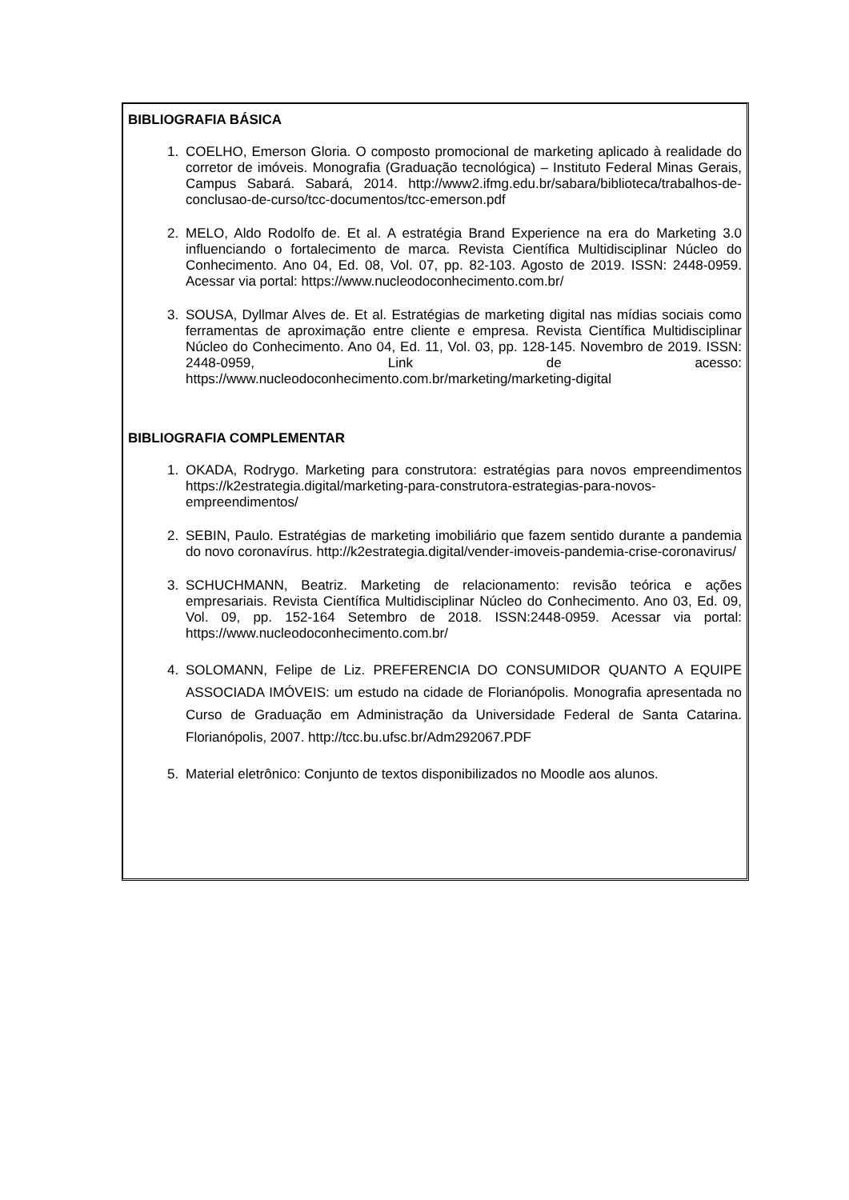BIBLIOGRAFIA BÁSICA
1. COELHO, Emerson Gloria. O composto promocional de marketing aplicado à realidade do corretor de imóveis. Monografia (Graduação tecnológica) – Instituto Federal Minas Gerais, Campus Sabará. Sabará, 2014. http://www2.ifmg.edu.br/sabara/biblioteca/trabalhos-de-conclusao-de-curso/tcc-documentos/tcc-emerson.pdf
2. MELO, Aldo Rodolfo de. Et al. A estratégia Brand Experience na era do Marketing 3.0 influenciando o fortalecimento de marca. Revista Científica Multidisciplinar Núcleo do Conhecimento. Ano 04, Ed. 08, Vol. 07, pp. 82-103. Agosto de 2019. ISSN: 2448-0959. Acessar via portal: https://www.nucleodoconhecimento.com.br/
3. SOUSA, Dyllmar Alves de. Et al. Estratégias de marketing digital nas mídias sociais como ferramentas de aproximação entre cliente e empresa. Revista Científica Multidisciplinar Núcleo do Conhecimento. Ano 04, Ed. 11, Vol. 03, pp. 128-145. Novembro de 2019. ISSN: 2448-0959, Link de acesso: https://www.nucleodoconhecimento.com.br/marketing/marketing-digital
BIBLIOGRAFIA COMPLEMENTAR
1. OKADA, Rodrygo. Marketing para construtora: estratégias para novos empreendimentos https://k2estrategia.digital/marketing-para-construtora-estrategias-para-novos-empreendimentos/
2. SEBIN, Paulo. Estratégias de marketing imobiliário que fazem sentido durante a pandemia do novo coronavírus. http://k2estrategia.digital/vender-imoveis-pandemia-crise-coronavirus/
3. SCHUCHMANN, Beatriz. Marketing de relacionamento: revisão teórica e ações empresariais. Revista Científica Multidisciplinar Núcleo do Conhecimento. Ano 03, Ed. 09, Vol. 09, pp. 152-164 Setembro de 2018. ISSN:2448-0959. Acessar via portal: https://www.nucleodoconhecimento.com.br/
4. SOLOMANN, Felipe de Liz. PREFERENCIA DO CONSUMIDOR QUANTO A EQUIPE ASSOCIADA IMÓVEIS: um estudo na cidade de Florianópolis. Monografia apresentada no Curso de Graduação em Administração da Universidade Federal de Santa Catarina. Florianópolis, 2007. http://tcc.bu.ufsc.br/Adm292067.PDF
5. Material eletrônico: Conjunto de textos disponibilizados no Moodle aos alunos.